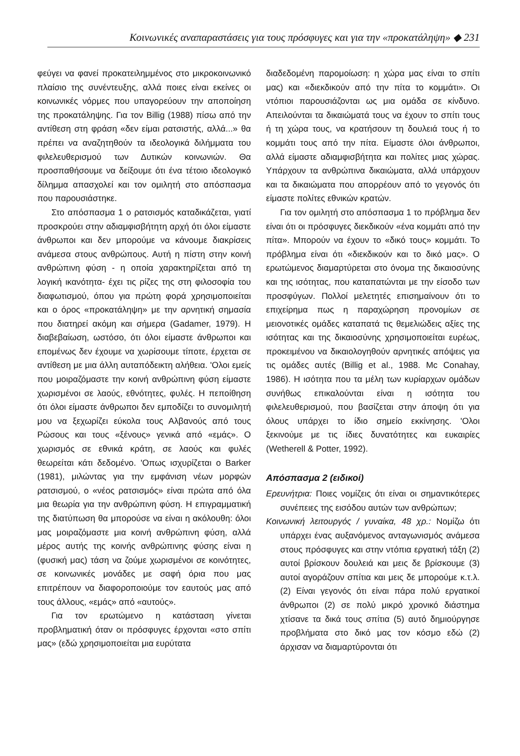Κοινωνικές αναπαραστάσεις για τους πρόσφυγες και για την «προκατάληψη» ◆ 231
φεύγει να φανεί προκατειλημμένος στο μικροκοινωνικό πλαίσιο της συνέντευξης, αλλά ποιες είναι εκείνες οι κοινωνικές νόρμες που υπαγορεύουν την αποποίηση της προκατάληψης. Για τον Billig (1988) πίσω από την αντίθεση στη φράση «δεν είμαι ρατσιστής, αλλά...» θα πρέπει να αναζητηθούν τα ιδεολογικά διλήμματα του φιλελευθερισμού των Δυτικών κοινωνιών. Θα προσπαθήσουμε να δείξουμε ότι ένα τέτοιο ιδεολογικό δίλημμα απασχολεί και τον ομιλητή στο απόσπασμα που παρουσιάστηκε.
Στο απόσπασμα 1 ο ρατσισμός καταδικάζεται, γιατί προσκρούει στην αδιαμφισβήτητη αρχή ότι όλοι είμαστε άνθρωποι και δεν μπορούμε να κάνουμε διακρίσεις ανάμεσα στους ανθρώπους. Αυτή η πίστη στην κοινή ανθρώπινη φύση - η οποία χαρακτηρίζεται από τη λογική ικανότητα- έχει τις ρίζες της στη φιλοσοφία του διαφωτισμού, όπου για πρώτη φορά χρησιμοποιείται και ο όρος «προκατάληψη» με την αρνητική σημασία που διατηρεί ακόμη και σήμερα (Gadamer, 1979). Η διαβεβαίωση, ωστόσο, ότι όλοι είμαστε άνθρωποι και επομένως δεν έχουμε να χωρίσουμε τίποτε, έρχεται σε αντίθεση με μια άλλη αυταπόδεικτη αλήθεια. 'Ολοι εμείς που μοιραζόμαστε την κοινή ανθρώπινη φύση είμαστε χωρισμένοι σε λαούς, εθνότητες, φυλές. Η πεποίθηση ότι όλοι είμαστε άνθρωποι δεν εμποδίζει το συνομιλητή μου να ξεχωρίζει εύκολα τους Αλβανούς από τους Ρώσους και τους «ξένους» γενικά από «εμάς». Ο χωρισμός σε εθνικά κράτη, σε λαούς και φυλές θεωρείται κάτι δεδομένο. 'Οπως ισχυρίζεται ο Barker (1981), μιλώντας για την εμφάνιση νέων μορφών ρατσισμού, ο «νέος ρατσισμός» είναι πρώτα από όλα μια θεωρία για την ανθρώπινη φύση. Η επιγραμματική της διατύπωση θα μπορούσε να είναι η ακόλουθη: όλοι μας μοιραζόμαστε μια κοινή ανθρώπινη φύση, αλλά μέρος αυτής της κοινής ανθρώπινης φύσης είναι η (φυσική μας) τάση να ζούμε χωρισμένοι σε κοινότητες, σε κοινωνικές μονάδες με σαφή όρια που μας επιτρέπουν να διαφοροποιούμε τον εαυτούς μας από τους άλλους, «εμάς» από «αυτούς».
Για τον ερωτώμενο η κατάσταση γίνεται προβληματική όταν οι πρόσφυγες έρχονται «στο σπίτι μας» (εδώ χρησιμοποιείται μια ευρύτατα
διαδεδομένη παρομοίωση: η χώρα μας είναι το σπίτι μας) και «διεκδικούν από την πίτα το κομμάτι». Οι ντόπιοι παρουσιάζονται ως μια ομάδα σε κίνδυνο. Απειλούνται τα δικαιώματά τους να έχουν το σπίτι τους ή τη χώρα τους, να κρατήσουν τη δουλειά τους ή το κομμάτι τους από την πίτα. Είμαστε όλοι άνθρωποι, αλλά είμαστε αδιαμφισβήτητα και πολίτες μιας χώρας. Υπάρχουν τα ανθρώπινα δικαιώματα, αλλά υπάρχουν και τα δικαιώματα που απορρέουν από το γεγονός ότι είμαστε πολίτες εθνικών κρατών.
Για τον ομιλητή στο απόσπασμα 1 το πρόβλημα δεν είναι ότι οι πρόσφυγες διεκδικούν «ένα κομμάτι από την πίτα». Μπορούν να έχουν το «δικό τους» κομμάτι. Το πρόβλημα είναι ότι «διεκδικούν και το δικό μας». Ο ερωτώμενος διαμαρτύρεται στο όνομα της δικαιοσύνης και της ισότητας, που καταπατώνται με την είσοδο των προσφύγων. Πολλοί μελετητές επισημαίνουν ότι το επιχείρημα πως η παραχώρηση προνομίων σε μειονοτικές ομάδες καταπατά τις θεμελιώδεις αξίες της ισότητας και της δικαιοσύνης χρησιμοποιείται ευρέως, προκειμένου να δικαιολογηθούν αρνητικές απόψεις για τις ομάδες αυτές (Billig et al., 1988. Mc Conahay, 1986). Η ισότητα που τα μέλη των κυρίαρχων ομάδων συνήθως επικαλούνται είναι η ισότητα του φιλελευθερισμού, που βασίζεται στην άποψη ότι για όλους υπάρχει το ίδιο σημείο εκκίνησης. 'Ολοι ξεκινούμε με τις ίδιες δυνατότητες και ευκαιρίες (Wetherell & Potter, 1992).
Απόσπασμα 2 (ειδικοί)
Ερευνήτρια: Ποιες νομίζεις ότι είναι οι σημαντικότερες συνέπειες της εισόδου αυτών των ανθρώπων;
Κοινωνική λειτουργός / γυναίκα, 48 χρ.: Νομίζω ότι υπάρχει ένας αυξανόμενος ανταγωνισμός ανάμεσα στους πρόσφυγες και στην ντόπια εργατική τάξη (2) αυτοί βρίσκουν δουλειά και μεις δε βρίσκουμε (3) αυτοί αγοράζουν σπίτια και μεις δε μπορούμε κ.τ.λ. (2) Είναι γεγονός ότι είναι πάρα πολύ εργατικοί άνθρωποι (2) σε πολύ μικρό χρονικό διάστημα χτίσανε τα δικά τους σπίτια (5) αυτό δημιούργησε προβλήματα στο δικό μας τον κόσμο εδώ (2) άρχισαν να διαμαρτύρονται ότι